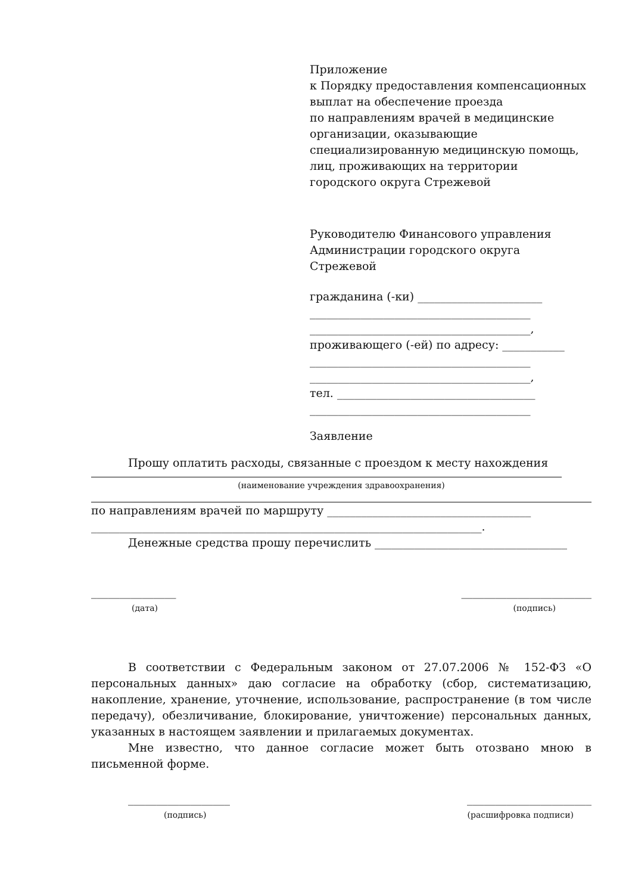Приложение
к Порядку предоставления компенсационных выплат на обеспечение проезда
по направлениям врачей в медицинские организации, оказывающие специализированную медицинскую помощь, лиц, проживающих на территории
городского округа Стрежевой
Руководителю Финансового управления
Администрации городского округа Стрежевой
гражданина (-ки) ______________________
_______________________________________
_______________________________________,
проживающего (-ей) по адресу: ___________
_______________________________________
_______________________________________,
тел. ___________________________________
_______________________________________
Заявление
Прошу оплатить расходы, связанные с проездом к месту нахождения
(наименование учреждения здравоохранения)
по направлениям врачей по маршруту ____________________________________
_____________________________________________________________________.
Денежные средства прошу перечислить __________________________________
_______________ _______________________
(дата) (подпись)
В соответствии с Федеральным законом от 27.07.2006 № 152-ФЗ «О персональных данных» даю согласие на обработку (сбор, систематизацию, накопление, хранение, уточнение, использование, распространение (в том числе передачу), обезличивание, блокирование, уничтожение) персональных данных, указанных в настоящем заявлении и прилагаемых документах.
Мне известно, что данное согласие может быть отозвано мною в письменной форме.
__________________ ______________________
(подпись) (расшифровка подписи)